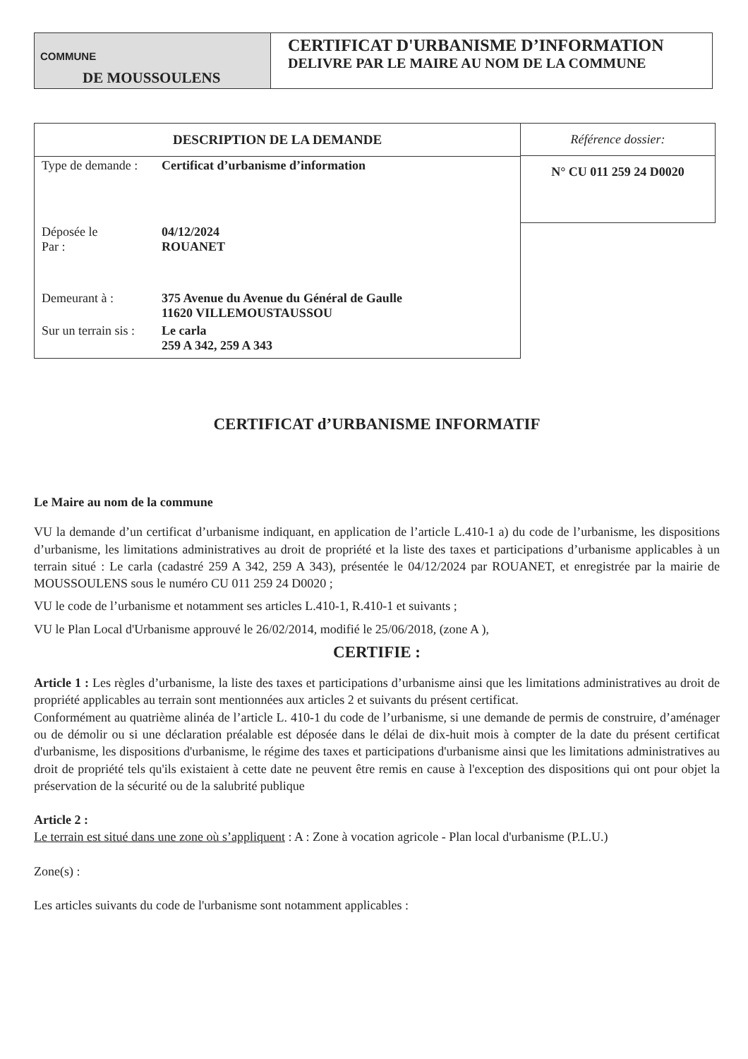COMMUNE
DE MOUSSOULENS
CERTIFICAT D'URBANISME D’INFORMATION
DELIVRE PAR LE MAIRE AU NOM DE LA COMMUNE
| DESCRIPTION DE LA DEMANDE | |
| --- | --- |
| Type de demande : | Certificat d’urbanisme d’information |
| Déposée le Par : | 04/12/2024 ROUANET |
| Demeurant à : | 375 Avenue du Avenue du Général de Gaulle 11620 VILLEMOUSTAUSSOU |
| Sur un terrain sis : | Le carla 259 A 342, 259 A 343 |
| Référence dossier: |
| N° CU 011 259 24 D0020 |
CERTIFICAT d’URBANISME INFORMATIF
Le Maire au nom de la commune
VU la demande d’un certificat d’urbanisme indiquant, en application de l’article L.410-1 a) du code de l’urbanisme, les dispositions d’urbanisme, les limitations administratives au droit de propriété et la liste des taxes et participations d’urbanisme applicables à un terrain situé : Le carla (cadastré 259 A 342, 259 A 343), présentée le 04/12/2024 par ROUANET, et enregistrée par la mairie de MOUSSOULENS sous le numéro CU 011 259 24 D0020 ;
VU le code de l’urbanisme et notamment ses articles L.410-1, R.410-1 et suivants ;
VU le Plan Local d'Urbanisme approuvé le 26/02/2014, modifié le 25/06/2018, (zone A ),
CERTIFIE :
Article 1 : Les règles d’urbanisme, la liste des taxes et participations d’urbanisme ainsi que les limitations administratives au droit de propriété applicables au terrain sont mentionnées aux articles 2 et suivants du présent certificat.
Conformément au quatrième alinéa de l’article L. 410-1 du code de l’urbanisme, si une demande de permis de construire, d’aménager ou de démolir ou si une déclaration préalable est déposée dans le délai de dix-huit mois à compter de la date du présent certificat d'urbanisme, les dispositions d'urbanisme, le régime des taxes et participations d'urbanisme ainsi que les limitations administratives au droit de propriété tels qu'ils existaient à cette date ne peuvent être remis en cause à l'exception des dispositions qui ont pour objet la préservation de la sécurité ou de la salubrité publique
Article 2 :
Le terrain est situé dans une zone où s’appliquent : A : Zone à vocation agricole - Plan local d'urbanisme (P.L.U.)
Zone(s) :
Les articles suivants du code de l'urbanisme sont notamment applicables :